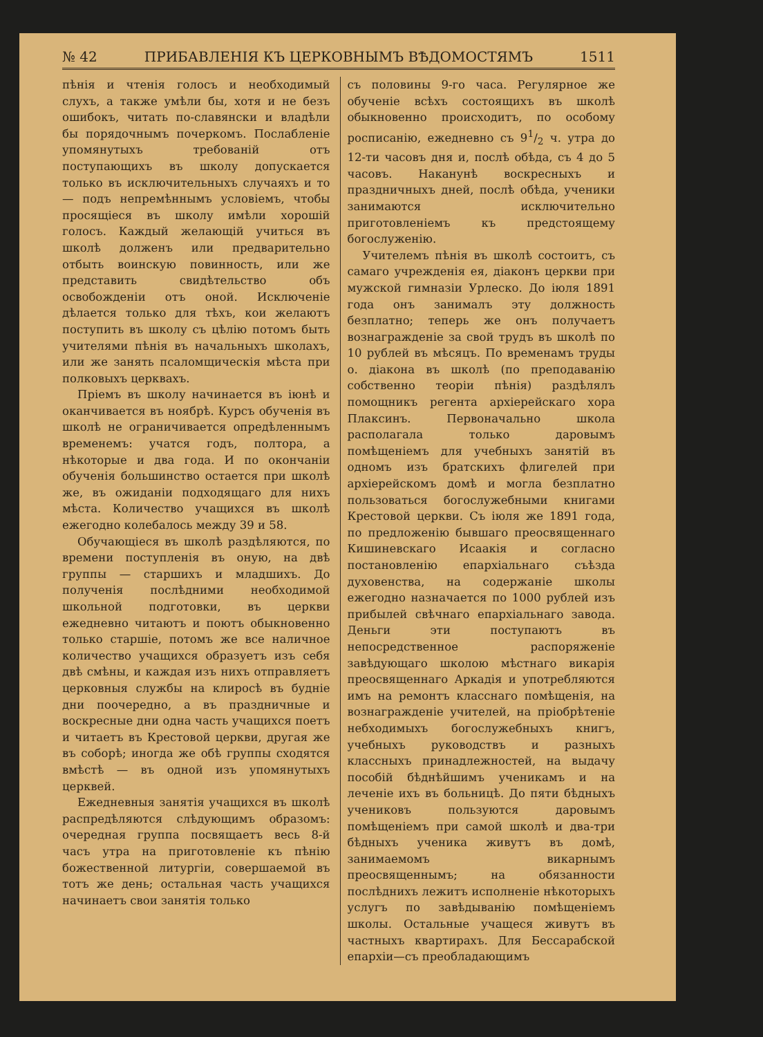№ 42 ПРИБАВЛЕНІЯ КЪ ЦЕРКОВНЫМЪ ВѢДОМОСТЯМЪ 1511
пѣнія и чтенія голосъ и необходимый слухъ, а также умѣли бы, хотя и не безъ ошибокъ, читать по-славянски и владѣли бы порядочнымъ почеркомъ. Послабленіе упомянутыхъ требованій отъ поступающихъ въ школу допускается только въ исключительныхъ случаяхъ и то — подъ непремѣннымъ условіемъ, чтобы просящіеся въ школу имѣли хорошій голосъ. Каждый желающій учиться въ школѣ долженъ или предварительно отбыть воинскую повинность, или же представить свидѣтельство объ освобожденіи отъ оной. Исключеніе дѣлается только для тѣхъ, кои желаютъ поступить въ школу съ цѣлію потомъ быть учителями пѣнія въ начальныхъ школахъ, или же занять псаломщическія мѣста при полковыхъ церквахъ.
Пріемъ въ школу начинается въ іюнѣ и оканчивается въ ноябрѣ. Курсъ обученія въ школѣ не ограничивается опредѣленнымъ временемъ: учатся годъ, полтора, а нѣкоторые и два года. И по окончаніи обученія большинство остается при школѣ же, въ ожиданіи подходящаго для нихъ мѣста. Количество учащихся въ школѣ ежегодно колебалось между 39 и 58.
Обучающіеся въ школѣ раздѣляются, по времени поступленія въ оную, на двѣ группы — старшихъ и младшихъ. До полученія послѣдними необходимой школьной подготовки, въ церкви ежедневно читаютъ и поютъ обыкновенно только старшіе, потомъ же все наличное количество учащихся образуетъ изъ себя двѣ смѣны, и каждая изъ нихъ отправляетъ церковныя службы на клиросѣ въ будніе дни поочередно, а въ праздничные и воскресные дни одна часть учащихся поетъ и читаетъ въ Крестовой церкви, другая же въ соборѣ; иногда же обѣ группы сходятся вмѣстѣ — въ одной изъ упомянутыхъ церквей.
Ежедневныя занятія учащихся въ школѣ распредѣляются слѣдующимъ образомъ: очередная группа посвящаетъ весь 8-й часъ утра на приготовленіе къ пѣнію божественной литургіи, совершаемой въ тотъ же день; остальная часть учащихся начинаетъ свои занятія только
съ половины 9-го часа. Регулярное же обученіе всѣхъ состоящихъ въ школѣ обыкновенно происходитъ, по особому росписанію, ежедневно съ 91/2 ч. утра до 12-ти часовъ дня и, послѣ обѣда, съ 4 до 5 часовъ. Наканунѣ воскресныхъ и праздничныхъ дней, послѣ обѣда, ученики занимаются исключительно приготовленіемъ къ предстоящему богослуженію.
Учителемъ пѣнія въ школѣ состоитъ, съ самаго учрежденія ея, діаконъ церкви при мужской гимназіи Урлеско. До іюля 1891 года онъ занималъ эту должность безплатно; теперь же онъ получаетъ вознагражденіе за свой трудъ въ школѣ по 10 рублей въ мѣсяцъ. По временамъ труды о. діакона въ школѣ (по преподаванію собственно теоріи пѣнія) раздѣлялъ помощникъ регента архіерейскаго хора Плаксинъ. Первоначально школа располагала только даровымъ помѣщеніемъ для учебныхъ занятій въ одномъ изъ братскихъ флигелей при архіерейскомъ домѣ и могла безплатно пользоваться богослужебными книгами Крестовой церкви. Съ іюля же 1891 года, по предложенію бывшаго преосвященнаго Кишиневскаго Исаакія и согласно постановленію епархіальнаго съѣзда духовенства, на содержаніе школы ежегодно назначается по 1000 рублей изъ прибылей свѣчнаго епархіальнаго завода. Деньги эти поступаютъ въ непосредственное распоряженіе завѣдующаго школою мѣстнаго викарія преосвященнаго Аркадія и употребляются имъ на ремонтъ класснаго помѣщенія, на вознагражденіе учителей, на пріобрѣтеніе небходимыхъ богослужебныхъ книгъ, учебныхъ руководствъ и разныхъ классныхъ принадлежностей, на выдачу пособій бѣднѣйшимъ ученикамъ и на леченіе ихъ въ больницѣ. До пяти бѣдныхъ учениковъ пользуются даровымъ помѣщеніемъ при самой школѣ и два-три бѣдныхъ ученика живутъ въ домѣ, занимаемомъ викарнымъ преосвященнымъ; на обязанности послѣднихъ лежитъ исполненіе нѣкоторыхъ услугъ по завѣдыванію помѣщеніемъ школы. Остальные учащеся живутъ въ частныхъ квартирахъ. Для Бессарабской епархіи—съ преобладающимъ